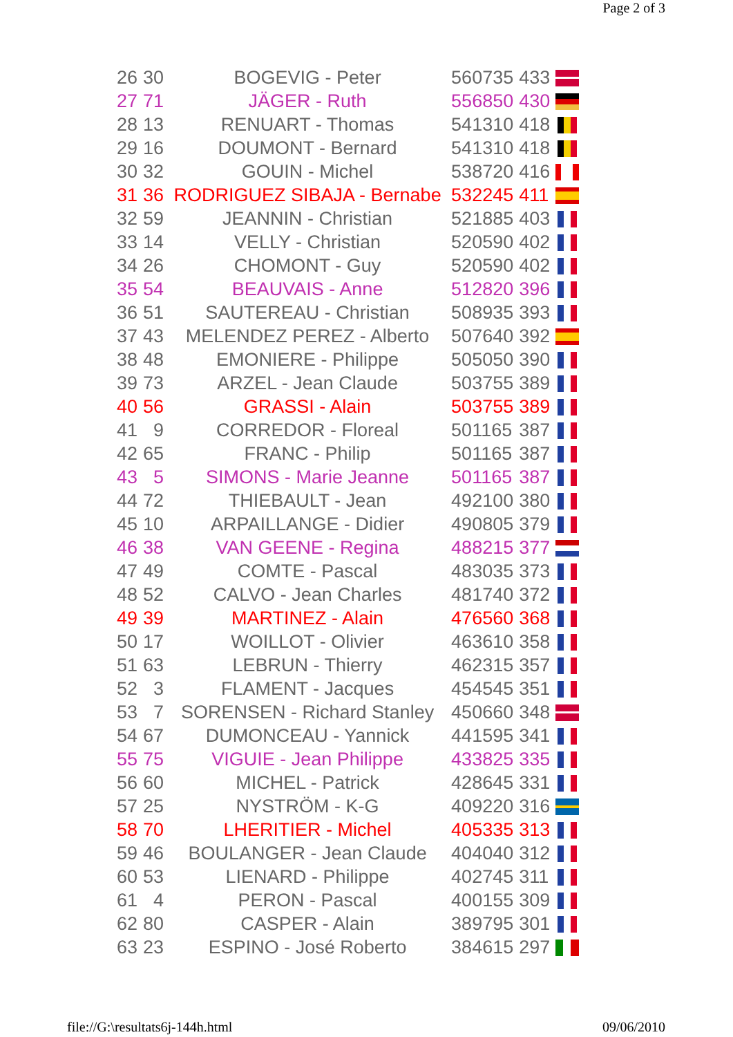Page 2 of 3
| 26 | 30 | BOGEVIG - Peter | 560735 | 433 | |
| 27 | 71 | JÄGER - Ruth | 556850 | 430 | |
| 28 | 13 | RENUART - Thomas | 541310 | 418 | |
| 29 | 16 | DOUMONT - Bernard | 541310 | 418 | |
| 30 | 32 | GOUIN - Michel | 538720 | 416 | |
| 31 | 36 | RODRIGUEZ SIBAJA - Bernabe | 532245 | 411 | |
| 32 | 59 | JEANNIN - Christian | 521885 | 403 | |
| 33 | 14 | VELLY - Christian | 520590 | 402 | |
| 34 | 26 | CHOMONT - Guy | 520590 | 402 | |
| 35 | 54 | BEAUVAIS - Anne | 512820 | 396 | |
| 36 | 51 | SAUTEREAU - Christian | 508935 | 393 | |
| 37 | 43 | MELENDEZ PEREZ - Alberto | 507640 | 392 | |
| 38 | 48 | EMONIERE - Philippe | 505050 | 390 | |
| 39 | 73 | ARZEL - Jean Claude | 503755 | 389 | |
| 40 | 56 | GRASSI - Alain | 503755 | 389 | |
| 41 | 9 | CORREDOR - Floreal | 501165 | 387 | |
| 42 | 65 | FRANC - Philip | 501165 | 387 | |
| 43 | 5 | SIMONS - Marie Jeanne | 501165 | 387 | |
| 44 | 72 | THIEBAULT - Jean | 492100 | 380 | |
| 45 | 10 | ARPAILLANGE - Didier | 490805 | 379 | |
| 46 | 38 | VAN GEENE - Regina | 488215 | 377 | |
| 47 | 49 | COMTE - Pascal | 483035 | 373 | |
| 48 | 52 | CALVO - Jean Charles | 481740 | 372 | |
| 49 | 39 | MARTINEZ - Alain | 476560 | 368 | |
| 50 | 17 | WOILLOT - Olivier | 463610 | 358 | |
| 51 | 63 | LEBRUN - Thierry | 462315 | 357 | |
| 52 | 3 | FLAMENT - Jacques | 454545 | 351 | |
| 53 | 7 | SORENSEN - Richard Stanley | 450660 | 348 | |
| 54 | 67 | DUMONCEAU - Yannick | 441595 | 341 | |
| 55 | 75 | VIGUIE - Jean Philippe | 433825 | 335 | |
| 56 | 60 | MICHEL - Patrick | 428645 | 331 | |
| 57 | 25 | NYSTRÖM - K-G | 409220 | 316 | |
| 58 | 70 | LHERITIER - Michel | 405335 | 313 | |
| 59 | 46 | BOULANGER - Jean Claude | 404040 | 312 | |
| 60 | 53 | LIENARD - Philippe | 402745 | 311 | |
| 61 | 4 | PERON - Pascal | 400155 | 309 | |
| 62 | 80 | CASPER - Alain | 389795 | 301 | |
| 63 | 23 | ESPINO - José Roberto | 384615 | 297 | |
file://G:\resultats6j-144h.html 09/06/2010